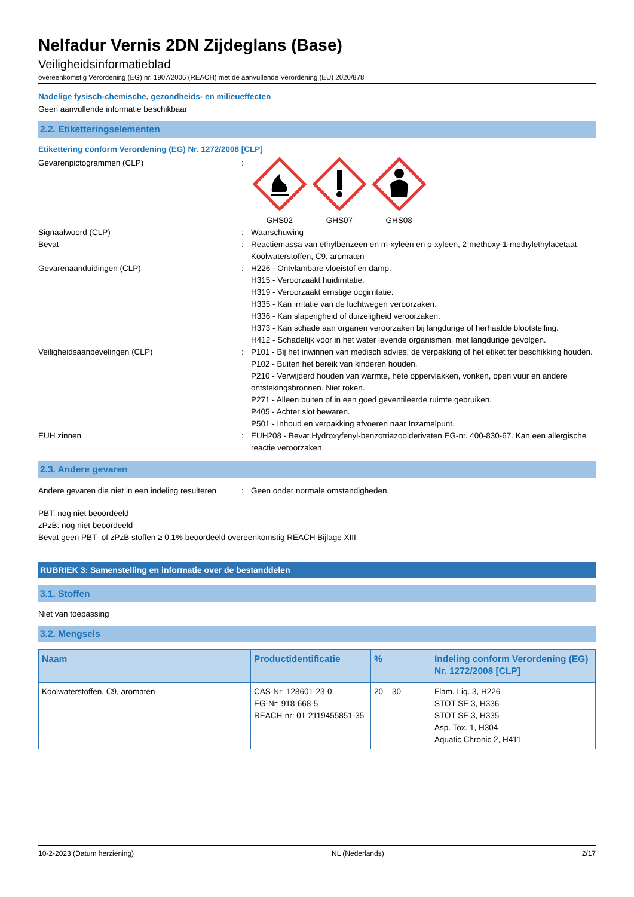Nelfadur Vernis 2DN Zijdeglans (Base)
Veiligheidsinformatieblad
overeenkomstig Verordening (EG) nr. 1907/2006 (REACH) met de aanvullende Verordening (EU) 2020/878
Nadelige fysisch-chemische, gezondheids- en milieueffecten
Geen aanvullende informatie beschikbaar
2.2. Etiketteringselementen
Etikettering conform Verordening (EG) Nr. 1272/2008 [CLP]
Gevarenpictogrammen (CLP) :
GHS02
GHS07
GHS08
Signaalwoord (CLP) : Waarschuwing
Bevat : Reactiemassa van ethylbenzeen en m-xyleen en p-xyleen, 2-methoxy-1-methylethylacetaat, Koolwaterstoffen, C9, aromaten
Gevarenaanduidingen (CLP) : H226 - Ontvlambare vloeistof en damp.
H315 - Veroorzaakt huidirritatie.
H319 - Veroorzaakt ernstige oogirritatie.
H335 - Kan irritatie van de luchtwegen veroorzaken.
H336 - Kan slaperigheid of duizeligheid veroorzaken.
H373 - Kan schade aan organen veroorzaken bij langdurige of herhaalde blootstelling.
H412 - Schadelijk voor in het water levende organismen, met langdurige gevolgen.
Veiligheidsaanbevelingen (CLP) : P101 - Bij het inwinnen van medisch advies, de verpakking of het etiket ter beschikking houden.
P102 - Buiten het bereik van kinderen houden.
P210 - Verwijderd houden van warmte, hete oppervlakken, vonken, open vuur en andere ontstekingsbronnen. Niet roken.
P271 - Alleen buiten of in een goed geventileerde ruimte gebruiken.
P405 - Achter slot bewaren.
P501 - Inhoud en verpakking afvoeren naar Inzamelpunt.
EUH zinnen : EUH208 - Bevat Hydroxyfenyl-benzotriazoolderivaten EG-nr. 400-830-67. Kan een allergische reactie veroorzaken.
2.3. Andere gevaren
Andere gevaren die niet in een indeling resulteren
: Geen onder normale omstandigheden.
PBT: nog niet beoordeeld
zPzB: nog niet beoordeeld
Bevat geen PBT- of zPzB stoffen ≥ 0.1% beoordeeld overeenkomstig REACH Bijlage XIII
RUBRIEK 3: Samenstelling en informatie over de bestanddelen
3.1. Stoffen
Niet van toepassing
3.2. Mengsels
| Naam | Productidentificatie | % | Indeling conform Verordening (EG) Nr. 1272/2008 [CLP] |
| --- | --- | --- | --- |
| Koolwaterstoffen, C9, aromaten | CAS-Nr: 128601-23-0 EG-Nr: 918-668-5 REACH-nr: 01-2119455851-35 | 20 – 30 | Flam. Liq. 3, H226 STOT SE 3, H336 STOT SE 3, H335 Asp. Tox. 1, H304 Aquatic Chronic 2, H411 |
10-2-2023 (Datum herziening) NL (Nederlands) 2/17